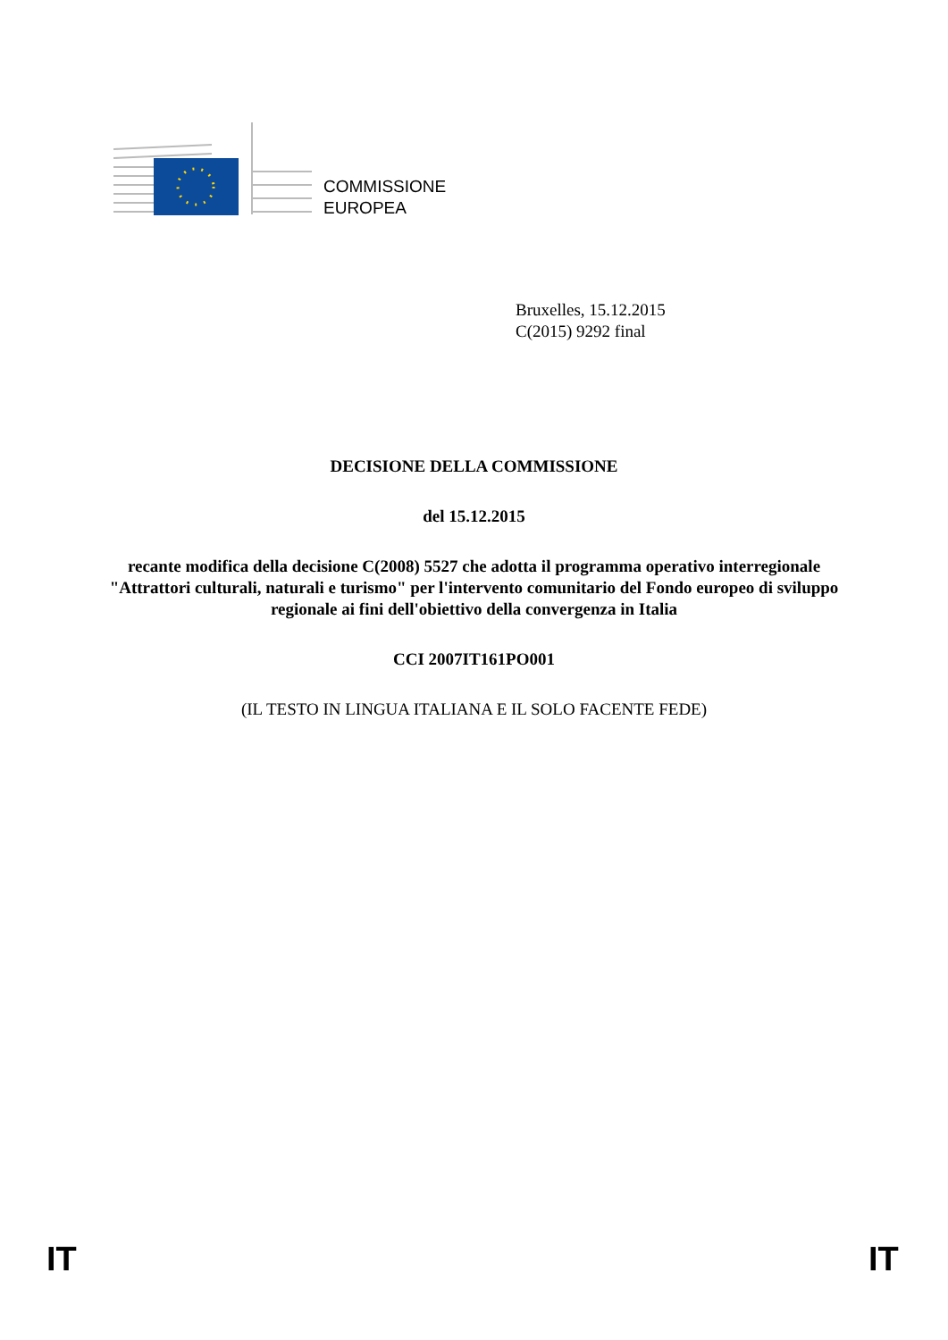COMMISSIONE
EUROPEA
Bruxelles, 15.12.2015
C(2015) 9292 final
DECISIONE DELLA COMMISSIONE
del 15.12.2015
recante modifica della decisione C(2008) 5527 che adotta il programma operativo interregionale "Attrattori culturali, naturali e turismo" per l'intervento comunitario del Fondo europeo di sviluppo regionale ai fini dell'obiettivo della convergenza in Italia
CCI 2007IT161PO001
(IL TESTO IN LINGUA ITALIANA E IL SOLO FACENTE FEDE)
IT IT